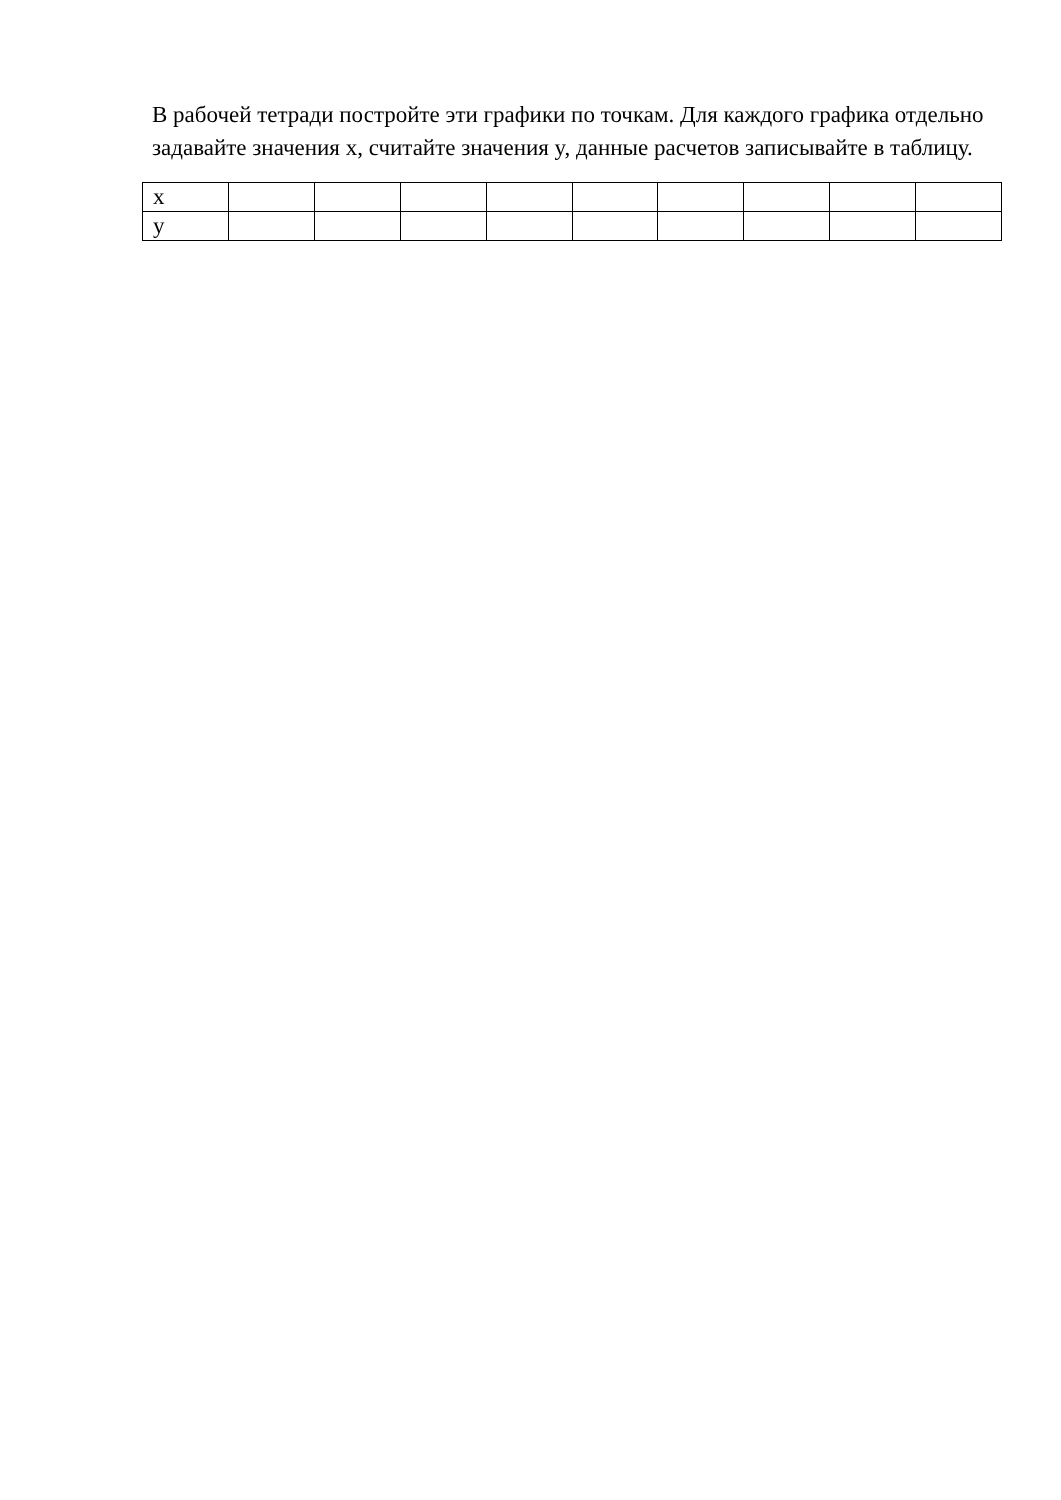В рабочей тетради постройте эти графики по точкам. Для каждого графика отдельно задавайте значения x, считайте значения y, данные расчетов записывайте в таблицу.
| x | | | | | | | | | |
| y | | | | | | | | | |